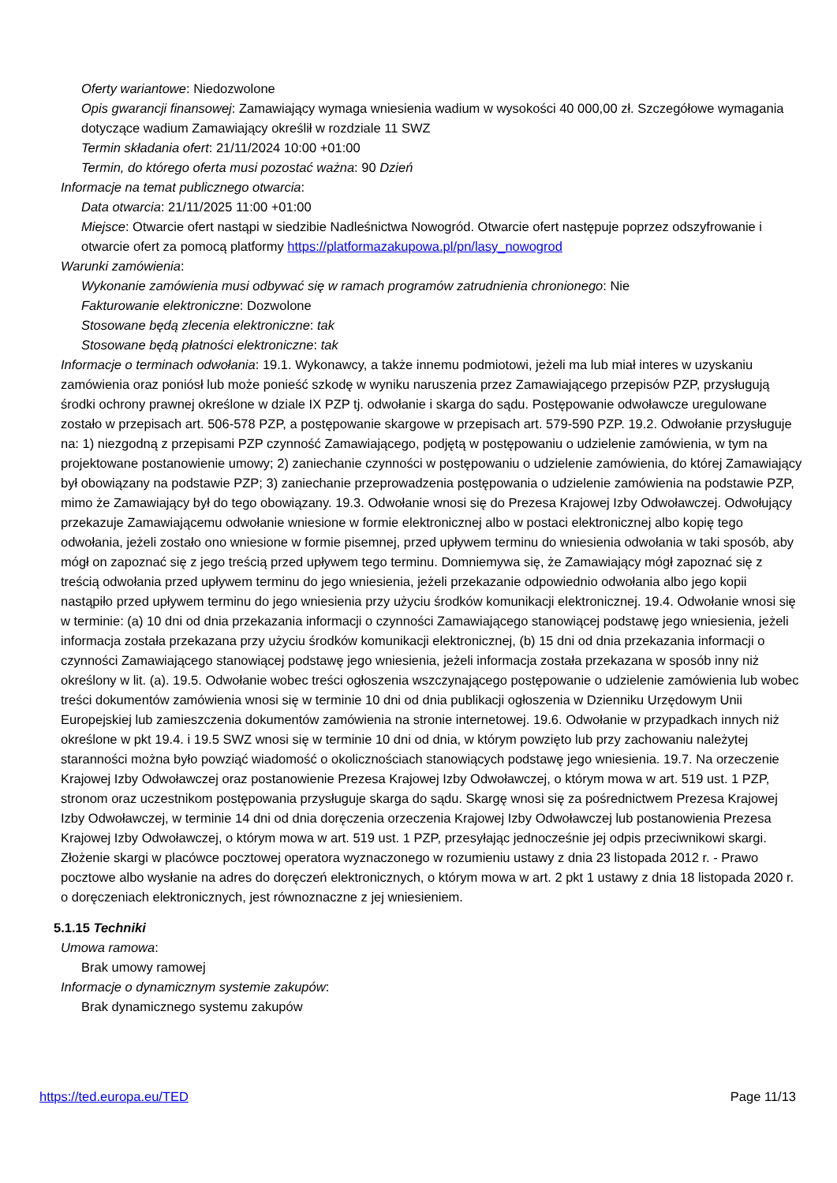Oferty wariantowe: Niedozwolone
Opis gwarancji finansowej: Zamawiający wymaga wniesienia wadium w wysokości 40 000,00 zł. Szczegółowe wymagania dotyczące wadium Zamawiający określił w rozdziale 11 SWZ
Termin składania ofert: 21/11/2024 10:00 +01:00
Termin, do którego oferta musi pozostać ważna: 90 Dzień
Informacje na temat publicznego otwarcia:
Data otwarcia: 21/11/2025 11:00 +01:00
Miejsce: Otwarcie ofert nastąpi w siedzibie Nadleśnictwa Nowogród. Otwarcie ofert następuje poprzez odszyfrowanie i otwarcie ofert za pomocą platformy https://platformazakupowa.pl/pn/lasy_nowogrod
Warunki zamówienia:
Wykonanie zamówienia musi odbywać się w ramach programów zatrudnienia chronionego: Nie
Fakturowanie elektroniczne: Dozwolone
Stosowane będą zlecenia elektroniczne: tak
Stosowane będą płatności elektroniczne: tak
Informacje o terminach odwołania: 19.1. Wykonawcy, a także innemu podmiotowi, jeżeli ma lub miał interes w uzyskaniu zamówienia oraz poniósł lub może ponieść szkodę w wyniku naruszenia przez Zamawiającego przepisów PZP, przysługują środki ochrony prawnej określone w dziale IX PZP tj. odwołanie i skarga do sądu. Postępowanie odwoławcze uregulowane zostało w przepisach art. 506-578 PZP, a postępowanie skargowe w przepisach art. 579-590 PZP. 19.2. Odwołanie przysługuje na: 1) niezgodną z przepisami PZP czynność Zamawiającego, podjętą w postępowaniu o udzielenie zamówienia, w tym na projektowane postanowienie umowy; 2) zaniechanie czynności w postępowaniu o udzielenie zamówienia, do której Zamawiający był obowiązany na podstawie PZP; 3) zaniechanie przeprowadzenia postępowania o udzielenie zamówienia na podstawie PZP, mimo że Zamawiający był do tego obowiązany. 19.3. Odwołanie wnosi się do Prezesa Krajowej Izby Odwoławczej. Odwołujący przekazuje Zamawiającemu odwołanie wniesione w formie elektronicznej albo w postaci elektronicznej albo kopię tego odwołania, jeżeli zostało ono wniesione w formie pisemnej, przed upływem terminu do wniesienia odwołania w taki sposób, aby mógł on zapoznać się z jego treścią przed upływem tego terminu. Domniemywa się, że Zamawiający mógł zapoznać się z treścią odwołania przed upływem terminu do jego wniesienia, jeżeli przekazanie odpowiednio odwołania albo jego kopii nastąpiło przed upływem terminu do jego wniesienia przy użyciu środków komunikacji elektronicznej. 19.4. Odwołanie wnosi się w terminie: (a) 10 dni od dnia przekazania informacji o czynności Zamawiającego stanowiącej podstawę jego wniesienia, jeżeli informacja została przekazana przy użyciu środków komunikacji elektronicznej, (b) 15 dni od dnia przekazania informacji o czynności Zamawiającego stanowiącej podstawę jego wniesienia, jeżeli informacja została przekazana w sposób inny niż określony w lit. (a). 19.5. Odwołanie wobec treści ogłoszenia wszczynającego postępowanie o udzielenie zamówienia lub wobec treści dokumentów zamówienia wnosi się w terminie 10 dni od dnia publikacji ogłoszenia w Dzienniku Urzędowym Unii Europejskiej lub zamieszczenia dokumentów zamówienia na stronie internetowej. 19.6. Odwołanie w przypadkach innych niż określone w pkt 19.4. i 19.5 SWZ wnosi się w terminie 10 dni od dnia, w którym powzięto lub przy zachowaniu należytej staranności można było powziąć wiadomość o okolicznościach stanowiących podstawę jego wniesienia. 19.7. Na orzeczenie Krajowej Izby Odwoławczej oraz postanowienie Prezesa Krajowej Izby Odwoławczej, o którym mowa w art. 519 ust. 1 PZP, stronom oraz uczestnikom postępowania przysługuje skarga do sądu. Skargę wnosi się za pośrednictwem Prezesa Krajowej Izby Odwoławczej, w terminie 14 dni od dnia doręczenia orzeczenia Krajowej Izby Odwoławczej lub postanowienia Prezesa Krajowej Izby Odwoławczej, o którym mowa w art. 519 ust. 1 PZP, przesyłając jednocześnie jej odpis przeciwnikowi skargi. Złożenie skargi w placówce pocztowej operatora wyznaczonego w rozumieniu ustawy z dnia 23 listopada 2012 r. - Prawo pocztowe albo wysłanie na adres do doręczeń elektronicznych, o którym mowa w art. 2 pkt 1 ustawy z dnia 18 listopada 2020 r. o doręczeniach elektronicznych, jest równoznaczne z jej wniesieniem.
5.1.15 Techniki
Umowa ramowa:
Brak umowy ramowej
Informacje o dynamicznym systemie zakupów:
Brak dynamicznego systemu zakupów
https://ted.europa.eu/TED Page 11/13